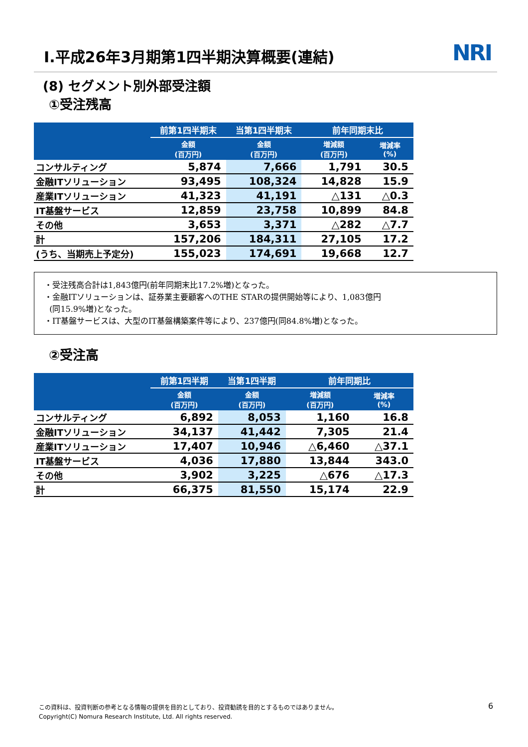Ⅰ.平成26年3月期第1四半期決算概要(連結)
NRI
(8) セグメント別外部受注額
①受注残高
| | 前第1四半期末 | 当第1四半期末 | 前年同期末比 | |
| --- | --- | --- | --- | --- |
| | 金額 (百万円) | 金額 (百万円) | 増減額 (百万円) | 増減率 (%) |
| コンサルティング | 5,874 | 7,666 | 1,791 | 30.5 |
| 金融ITソリューション | 93,495 | 108,324 | 14,828 | 15.9 |
| 産業ITソリューション | 41,323 | 41,191 | △131 | △0.3 |
| IT基盤サービス | 12,859 | 23,758 | 10,899 | 84.8 |
| その他 | 3,653 | 3,371 | △282 | △7.7 |
| 計 | 157,206 | 184,311 | 27,105 | 17.2 |
| (うち、当期売上予定分) | 155,023 | 174,691 | 19,668 | 12.7 |
・受注残高合計は1,843億円(前年同期末比17.2%増)となった。
・金融ITソリューションは、証券業主要顧客へのTHE STARの提供開始等により、1,083億円
(同15.9%増)となった。
・IT基盤サービスは、大型のIT基盤構築案件等により、237億円(同84.8%増)となった。
②受注高
| | 前第1四半期 | 当第1四半期 | 前年同期比 | |
| --- | --- | --- | --- | --- |
| | 金額 (百万円) | 金額 (百万円) | 増減額 (百万円) | 増減率 (%) |
| コンサルティング | 6,892 | 8,053 | 1,160 | 16.8 |
| 金融ITソリューション | 34,137 | 41,442 | 7,305 | 21.4 |
| 産業ITソリューション | 17,407 | 10,946 | △6,460 | △37.1 |
| IT基盤サービス | 4,036 | 17,880 | 13,844 | 343.0 |
| その他 | 3,902 | 3,225 | △676 | △17.3 |
| 計 | 66,375 | 81,550 | 15,174 | 22.9 |
この資料は、投資判断の参考となる情報の提供を目的としており、投資勧誘を目的とするものではありません。
Copyright(C) Nomura Research Institute, Ltd. All rights reserved.
6